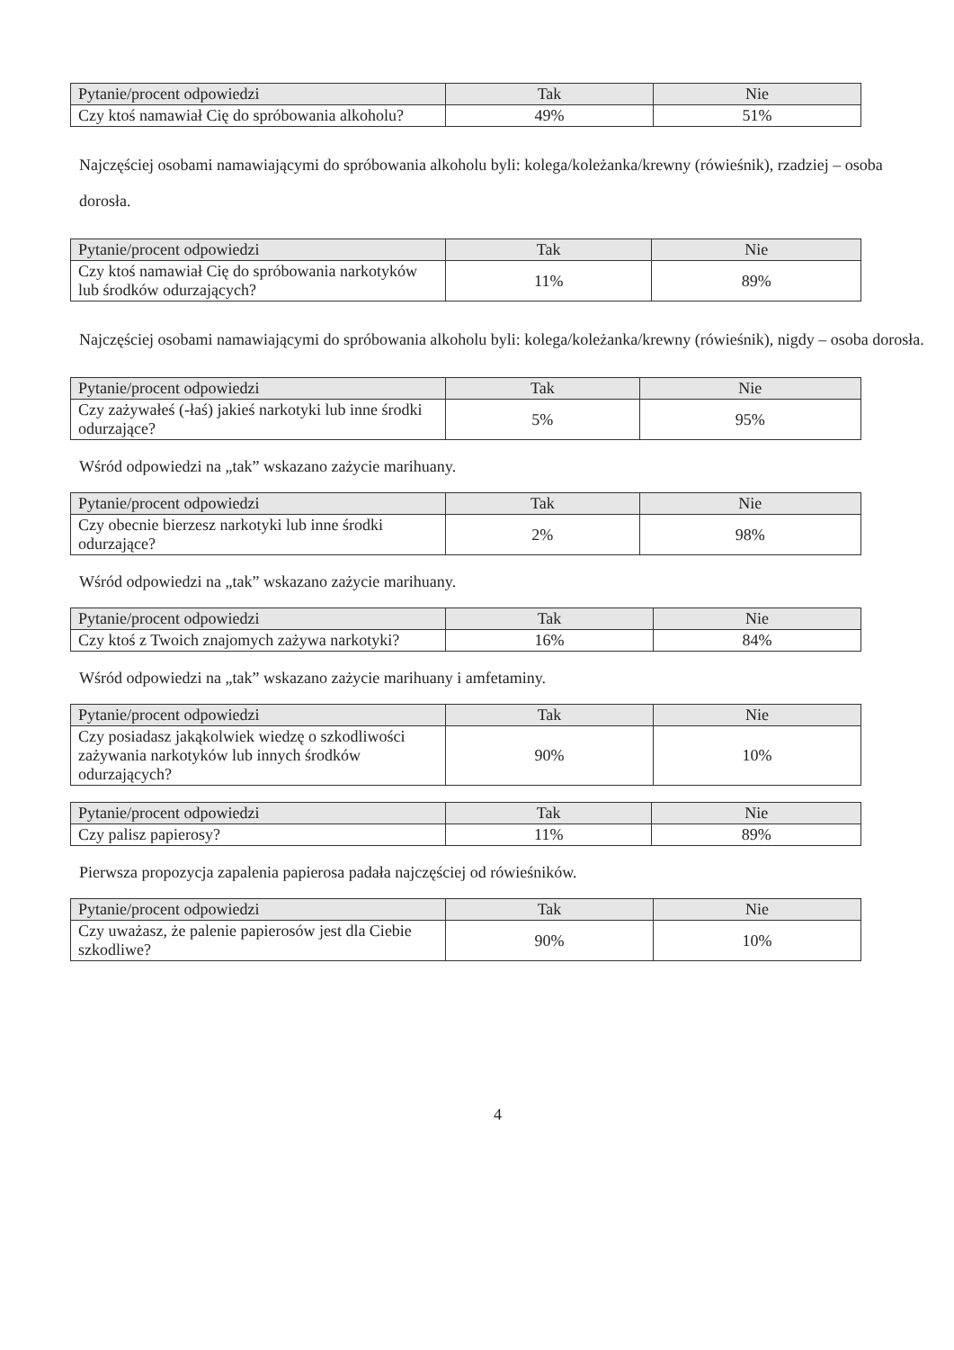| Pytanie/procent odpowiedzi | Tak | Nie |
| --- | --- | --- |
| Czy ktoś namawiał Cię do spróbowania alkoholu? | 49% | 51% |
Najczęściej osobami namawiającymi do spróbowania alkoholu byli: kolega/koleżanka/krewny (rówieśnik), rzadziej – osoba dorosła.
| Pytanie/procent odpowiedzi | Tak | Nie |
| --- | --- | --- |
| Czy ktoś namawiał Cię do spróbowania narkotyków lub środków odurzających? | 11% | 89% |
Najczęściej osobami namawiającymi do spróbowania alkoholu byli: kolega/koleżanka/krewny (rówieśnik), nigdy – osoba dorosła.
| Pytanie/procent odpowiedzi | Tak | Nie |
| --- | --- | --- |
| Czy zażywałeś (-łaś) jakieś narkotyki lub inne środki odurzające? | 5% | 95% |
Wśród odpowiedzi na „tak” wskazano zażycie marihuany.
| Pytanie/procent odpowiedzi | Tak | Nie |
| --- | --- | --- |
| Czy obecnie bierzesz narkotyki lub inne środki odurzające? | 2% | 98% |
Wśród odpowiedzi na „tak” wskazano zażycie marihuany.
| Pytanie/procent odpowiedzi | Tak | Nie |
| --- | --- | --- |
| Czy ktoś z Twoich znajomych zażywa narkotyki? | 16% | 84% |
Wśród odpowiedzi na „tak” wskazano zażycie marihuany i amfetaminy.
| Pytanie/procent odpowiedzi | Tak | Nie |
| --- | --- | --- |
| Czy posiadasz jakąkolwiek wiedzę o szkodliwości zażywania narkotyków lub innych środków odurzających? | 90% | 10% |
| Pytanie/procent odpowiedzi | Tak | Nie |
| --- | --- | --- |
| Czy palisz papierosy? | 11% | 89% |
Pierwsza propozycja zapalenia papierosa padała najczęściej od rówieśników.
| Pytanie/procent odpowiedzi | Tak | Nie |
| --- | --- | --- |
| Czy uważasz, że palenie papierosów jest dla Ciebie szkodliwe? | 90% | 10% |
4